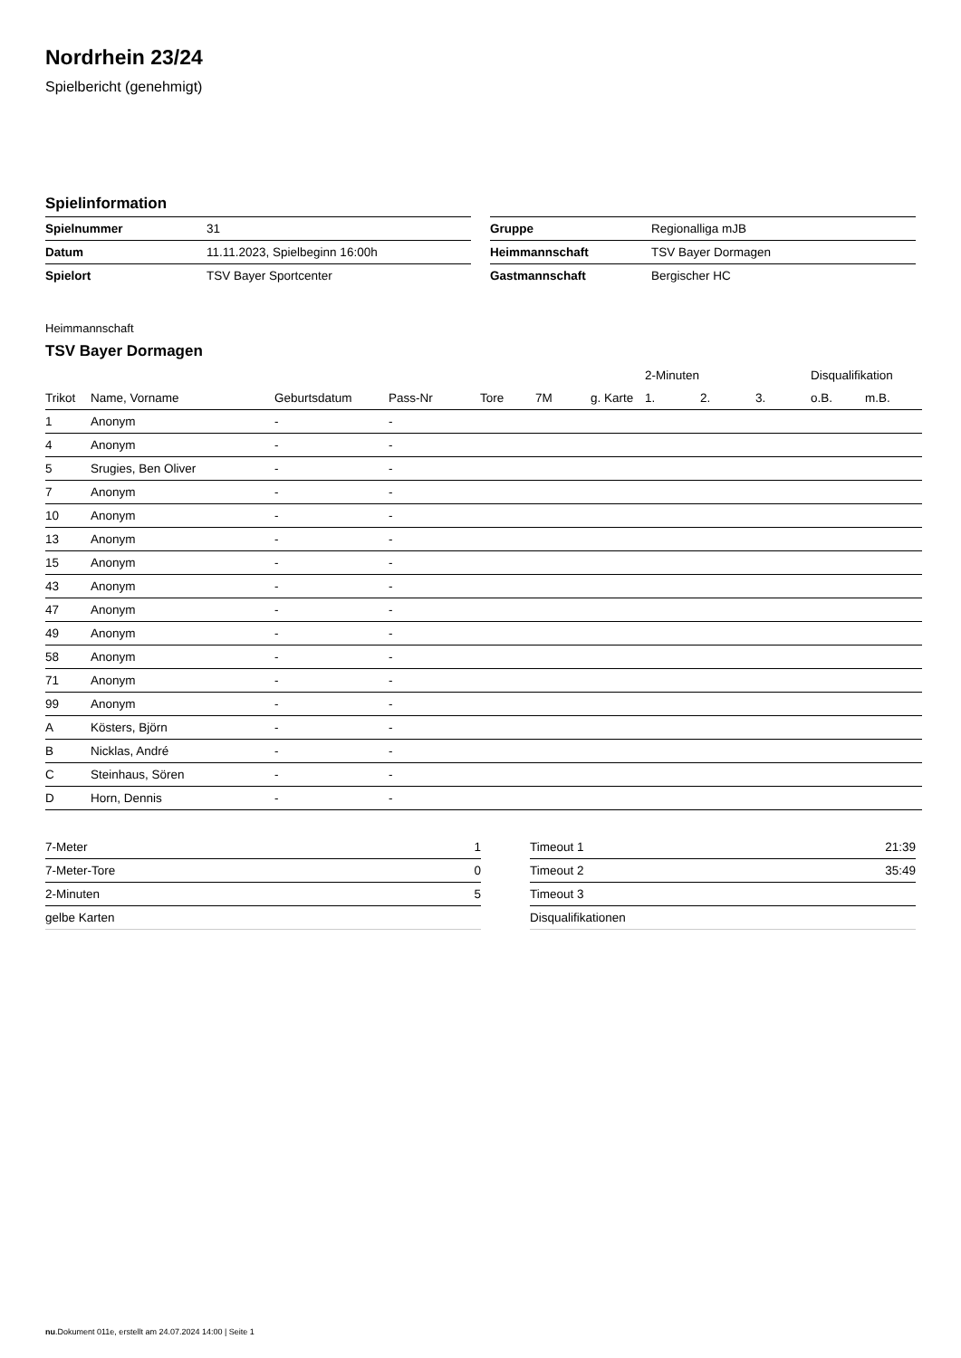Nordrhein 23/24
Spielbericht (genehmigt)
Spielinformation
| Spielnummer | 31 |
| Datum | 11.11.2023, Spielbeginn 16:00h |
| Spielort | TSV Bayer Sportcenter |
| Gruppe | Regionalliga mJB |
| Heimmannschaft | TSV Bayer Dormagen |
| Gastmannschaft | Bergischer HC |
Heimmannschaft
TSV Bayer Dormagen
| | | | | | | | 2-Minuten | | | Disqualifikation | |
| --- | --- | --- | --- | --- | --- | --- | --- | --- | --- | --- | --- |
| Trikot | Name, Vorname | Geburtsdatum | Pass-Nr | Tore | 7M | g. Karte | 1. | 2. | 3. | o.B. | m.B. |
| 1 | Anonym | - | - | | | | | | | | |
| 4 | Anonym | - | - | | | | | | | | |
| 5 | Srugies, Ben Oliver | - | - | | | | | | | | |
| 7 | Anonym | - | - | | | | | | | | |
| 10 | Anonym | - | - | | | | | | | | |
| 13 | Anonym | - | - | | | | | | | | |
| 15 | Anonym | - | - | | | | | | | | |
| 43 | Anonym | - | - | | | | | | | | |
| 47 | Anonym | - | - | | | | | | | | |
| 49 | Anonym | - | - | | | | | | | | |
| 58 | Anonym | - | - | | | | | | | | |
| 71 | Anonym | - | - | | | | | | | | |
| 99 | Anonym | - | - | | | | | | | | |
| A | Kösters, Björn | - | - | | | | | | | | |
| B | Nicklas, André | - | - | | | | | | | | |
| C | Steinhaus, Sören | - | - | | | | | | | | |
| D | Horn, Dennis | - | - | | | | | | | | |
| 7-Meter | 1 |
| 7-Meter-Tore | 0 |
| 2-Minuten | 5 |
| gelbe Karten | |
| Timeout 1 | 21:39 |
| Timeout 2 | 35:49 |
| Timeout 3 | |
| Disqualifikationen | |
nu.Dokument 011e, erstellt am 24.07.2024 14:00 | Seite 1